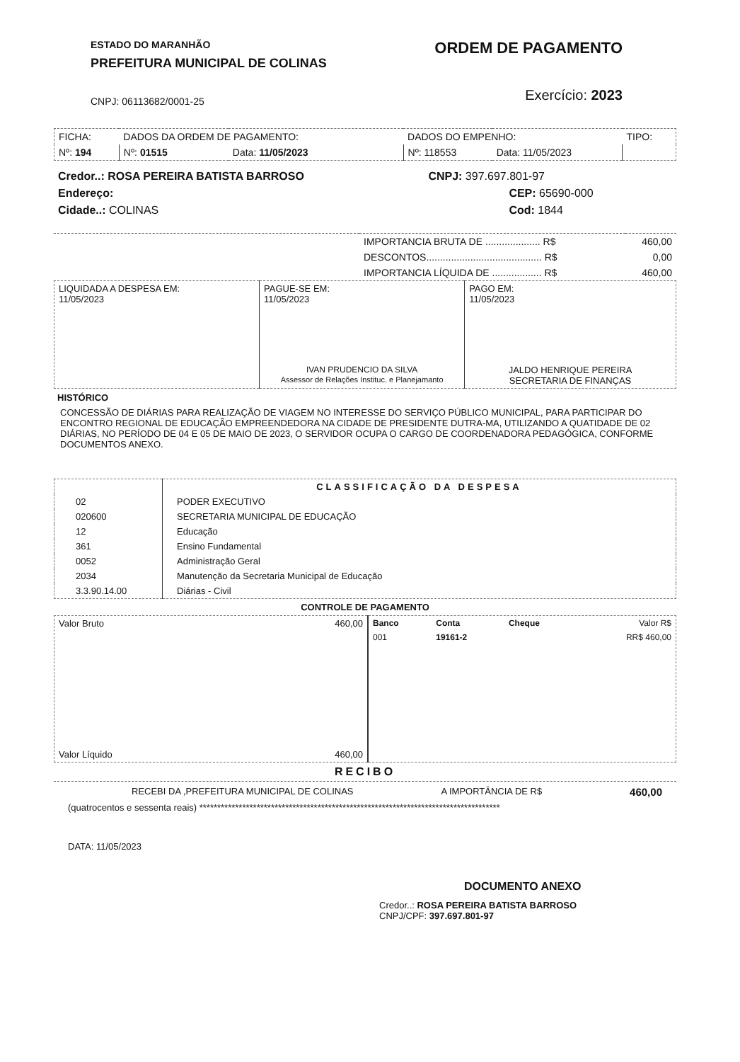ESTADO DO MARANHÃO
PREFEITURA MUNICIPAL DE COLINAS
CNPJ: 06113682/0001-25
ORDEM DE PAGAMENTO
Exercício: 2023
| FICHA: | DADOS DA ORDEM DE PAGAMENTO: | | DADOS DO EMPENHO: | | TIPO: |
| Nº: 194 | Nº: 01515 | Data: 11/05/2023 | Nº: 118553 | Data: 11/05/2023 | |
| Credor..: ROSA PEREIRA BATISTA BARROSO | CNPJ: 397.697.801-97 |
| Endereço: | CEP: 65690-000 |
| Cidade..: COLINAS | Cod: 1844 |
| | IMPORTANCIA BRUTA DE .................... R$ | 460,00 |
| | DESCONTOS.......................................... R$ | 0,00 |
| | IMPORTANCIA LÍQUIDA DE .................. R$ | 460,00 |
| LIQUIDADA A DESPESA EM: 11/05/2023 | PAGUE-SE EM: 11/05/2023 IVAN PRUDENCIO DA SILVA Assessor de Relações Instituc. e Planejamanto | PAGO EM: 11/05/2023 JALDO HENRIQUE PEREIRA SECRETARIA DE FINANÇAS |
HISTÓRICO
CONCESSÃO DE DIÁRIAS PARA REALIZAÇÃO DE VIAGEM NO INTERESSE DO SERVIÇO PÚBLICO MUNICIPAL, PARA PARTICIPAR DO ENCONTRO REGIONAL DE EDUCAÇÃO EMPREENDEDORA NA CIDADE DE PRESIDENTE DUTRA-MA, UTILIZANDO A QUATIDADE DE 02 DIÁRIAS, NO PERÍODO DE 04 E 05 DE MAIO DE 2023, O SERVIDOR OCUPA O CARGO DE COORDENADORA PEDAGÓGICA, CONFORME DOCUMENTOS ANEXO.
| | CLASSIFICAÇÃO DA DESPESA |
| 02 | PODER EXECUTIVO |
| 020600 | SECRETARIA MUNICIPAL DE EDUCAÇÃO |
| 12 | Educação |
| 361 | Ensino Fundamental |
| 0052 | Administração Geral |
| 2034 | Manutenção da Secretaria Municipal de Educação |
| 3.3.90.14.00 | Diárias - Civil |
CONTROLE DE PAGAMENTO
| Valor Bruto 460,00 Valor Líquido 460,00 | / Banco / Conta / Cheque / Valor R$ / / --- / --- / --- / --- / / 001 / 19161-2 / / RR$ 460,00 / |
RECIBO
RECEBI DA ,PREFEITURA MUNICIPAL DE COLINAS A IMPORTÂNCIA DE R$ 460,00
(quatrocentos e sessenta reais) ************************************************************************************
DATA: 11/05/2023
DOCUMENTO ANEXO
Credor..: ROSA PEREIRA BATISTA BARROSO
CNPJ/CPF: 397.697.801-97